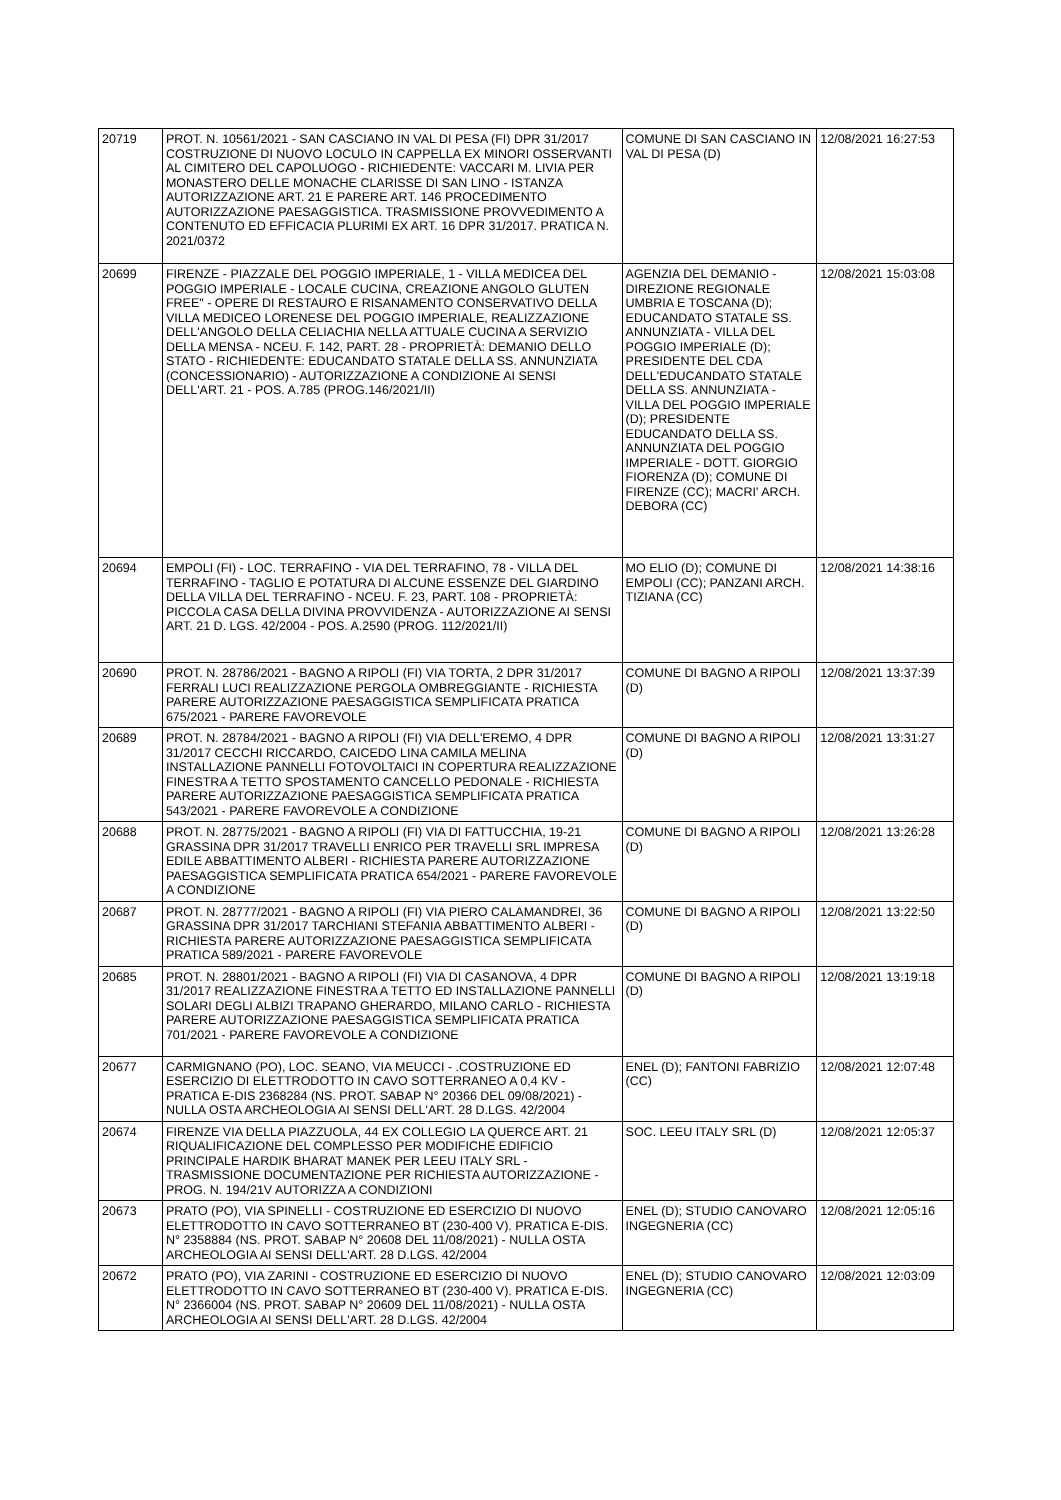| 20719 | PROT. N. 10561/2021 - SAN CASCIANO IN VAL DI PESA (FI) DPR 31/2017 COSTRUZIONE DI NUOVO LOCULO IN CAPPELLA EX MINORI OSSERVANTI AL CIMITERO DEL CAPOLUOGO - RICHIEDENTE: VACCARI M. LIVIA PER MONASTERO DELLE MONACHE CLARISSE DI SAN LINO - ISTANZA AUTORIZZAZIONE ART. 21 E PARERE ART. 146 PROCEDIMENTO AUTORIZZAZIONE PAESAGGISTICA. TRASMISSIONE PROVVEDIMENTO A CONTENUTO ED EFFICACIA PLURIMI EX ART. 16 DPR 31/2017. PRATICA N. 2021/0372 | COMUNE DI SAN CASCIANO IN VAL DI PESA (D) | 12/08/2021 16:27:53 |
| 20699 | FIRENZE - PIAZZALE DEL POGGIO IMPERIALE, 1 - VILLA MEDICEA DEL POGGIO IMPERIALE - LOCALE CUCINA, CREAZIONE ANGOLO GLUTEN FREE" - OPERE DI RESTAURO E RISANAMENTO CONSERVATIVO DELLA VILLA MEDICEO LORENESE DEL POGGIO IMPERIALE, REALIZZAZIONE DELL'ANGOLO DELLA CELIACHIA NELLA ATTUALE CUCINA A SERVIZIO DELLA MENSA - NCEU. F. 142, PART. 28 - PROPRIETÀ: DEMANIO DELLO STATO - RICHIEDENTE: EDUCANDATO STATALE DELLA SS. ANNUNZIATA (CONCESSIONARIO) - AUTORIZZAZIONE A CONDIZIONE AI SENSI DELL'ART. 21 - POS. A.785 (PROG.146/2021/II) | AGENZIA DEL DEMANIO - DIREZIONE REGIONALE UMBRIA E TOSCANA (D); EDUCANDATO STATALE SS. ANNUNZIATA - VILLA DEL POGGIO IMPERIALE (D); PRESIDENTE DEL CDA DELL'EDUCANDATO STATALE DELLA SS. ANNUNZIATA - VILLA DEL POGGIO IMPERIALE (D); PRESIDENTE EDUCANDATO DELLA SS. ANNUNZIATA DEL POGGIO IMPERIALE - DOTT. GIORGIO FIORENZA (D); COMUNE DI FIRENZE (CC); MACRI' ARCH. DEBORA (CC) | 12/08/2021 15:03:08 |
| 20694 | EMPOLI (FI) - LOC. TERRAFINO - VIA DEL TERRAFINO, 78 - VILLA DEL TERRAFINO - TAGLIO E POTATURA DI ALCUNE ESSENZE DEL GIARDINO DELLA VILLA DEL TERRAFINO - NCEU. F. 23, PART. 108 - PROPRIETÀ: PICCOLA CASA DELLA DIVINA PROVVIDENZA - AUTORIZZAZIONE AI SENSI ART. 21 D. LGS. 42/2004 - POS. A.2590 (PROG. 112/2021/II) | MO ELIO (D); COMUNE DI EMPOLI (CC); PANZANI ARCH. TIZIANA (CC) | 12/08/2021 14:38:16 |
| 20690 | PROT. N. 28786/2021 - BAGNO A RIPOLI (FI) VIA TORTA, 2 DPR 31/2017 FERRALI LUCI REALIZZAZIONE PERGOLA OMBREGGIANTE - RICHIESTA PARERE AUTORIZZAZIONE PAESAGGISTICA SEMPLIFICATA PRATICA 675/2021 - PARERE FAVOREVOLE | COMUNE DI BAGNO A RIPOLI (D) | 12/08/2021 13:37:39 |
| 20689 | PROT. N. 28784/2021 - BAGNO A RIPOLI (FI) VIA DELL'EREMO, 4 DPR 31/2017 CECCHI RICCARDO, CAICEDO LINA CAMILA MELINA INSTALLAZIONE PANNELLI FOTOVOLTAICI IN COPERTURA REALIZZAZIONE FINESTRA A TETTO SPOSTAMENTO CANCELLO PEDONALE - RICHIESTA PARERE AUTORIZZAZIONE PAESAGGISTICA SEMPLIFICATA PRATICA 543/2021 - PARERE FAVOREVOLE A CONDIZIONE | COMUNE DI BAGNO A RIPOLI (D) | 12/08/2021 13:31:27 |
| 20688 | PROT. N. 28775/2021 - BAGNO A RIPOLI (FI) VIA DI FATTUCCHIA, 19-21 GRASSINA DPR 31/2017 TRAVELLI ENRICO PER TRAVELLI SRL IMPRESA EDILE ABBATTIMENTO ALBERI - RICHIESTA PARERE AUTORIZZAZIONE PAESAGGISTICA SEMPLIFICATA PRATICA 654/2021 - PARERE FAVOREVOLE A CONDIZIONE | COMUNE DI BAGNO A RIPOLI (D) | 12/08/2021 13:26:28 |
| 20687 | PROT. N. 28777/2021 - BAGNO A RIPOLI (FI) VIA PIERO CALAMANDREI, 36 GRASSINA DPR 31/2017 TARCHIANI STEFANIA ABBATTIMENTO ALBERI - RICHIESTA PARERE AUTORIZZAZIONE PAESAGGISTICA SEMPLIFICATA PRATICA 589/2021 - PARERE FAVOREVOLE | COMUNE DI BAGNO A RIPOLI (D) | 12/08/2021 13:22:50 |
| 20685 | PROT. N. 28801/2021 - BAGNO A RIPOLI (FI) VIA DI CASANOVA, 4 DPR 31/2017 REALIZZAZIONE FINESTRA A TETTO ED INSTALLAZIONE PANNELLI SOLARI DEGLI ALBIZI TRAPANO GHERARDO, MILANO CARLO - RICHIESTA PARERE AUTORIZZAZIONE PAESAGGISTICA SEMPLIFICATA PRATICA 701/2021 - PARERE FAVOREVOLE A CONDIZIONE | COMUNE DI BAGNO A RIPOLI (D) | 12/08/2021 13:19:18 |
| 20677 | CARMIGNANO (PO), LOC. SEANO, VIA MEUCCI - .COSTRUZIONE ED ESERCIZIO DI ELETTRODOTTO IN CAVO SOTTERRANEO A 0,4 KV - PRATICA E-DIS 2368284 (NS. PROT. SABAP N° 20366 DEL 09/08/2021) - NULLA OSTA ARCHEOLOGIA AI SENSI DELL'ART. 28 D.LGS. 42/2004 | ENEL (D); FANTONI FABRIZIO (CC) | 12/08/2021 12:07:48 |
| 20674 | FIRENZE VIA DELLA PIAZZUOLA, 44 EX COLLEGIO LA QUERCE ART. 21 RIQUALIFICAZIONE DEL COMPLESSO PER MODIFICHE EDIFICIO PRINCIPALE HARDIK BHARAT MANEK PER LEEU ITALY SRL - TRASMISSIONE DOCUMENTAZIONE PER RICHIESTA AUTORIZZAZIONE - PROG. N. 194/21V AUTORIZZA A CONDIZIONI | SOC. LEEU ITALY SRL (D) | 12/08/2021 12:05:37 |
| 20673 | PRATO (PO), VIA SPINELLI - COSTRUZIONE ED ESERCIZIO DI NUOVO ELETTRODOTTO IN CAVO SOTTERRANEO BT (230-400 V). PRATICA E-DIS. N° 2358884 (NS. PROT. SABAP N° 20608 DEL 11/08/2021) - NULLA OSTA ARCHEOLOGIA AI SENSI DELL'ART. 28 D.LGS. 42/2004 | ENEL (D); STUDIO CANOVARO INGEGNERIA (CC) | 12/08/2021 12:05:16 |
| 20672 | PRATO (PO), VIA ZARINI - COSTRUZIONE ED ESERCIZIO DI NUOVO ELETTRODOTTO IN CAVO SOTTERRANEO BT (230-400 V). PRATICA E-DIS. N° 2366004 (NS. PROT. SABAP N° 20609 DEL 11/08/2021) - NULLA OSTA ARCHEOLOGIA AI SENSI DELL'ART. 28 D.LGS. 42/2004 | ENEL (D); STUDIO CANOVARO INGEGNERIA (CC) | 12/08/2021 12:03:09 |